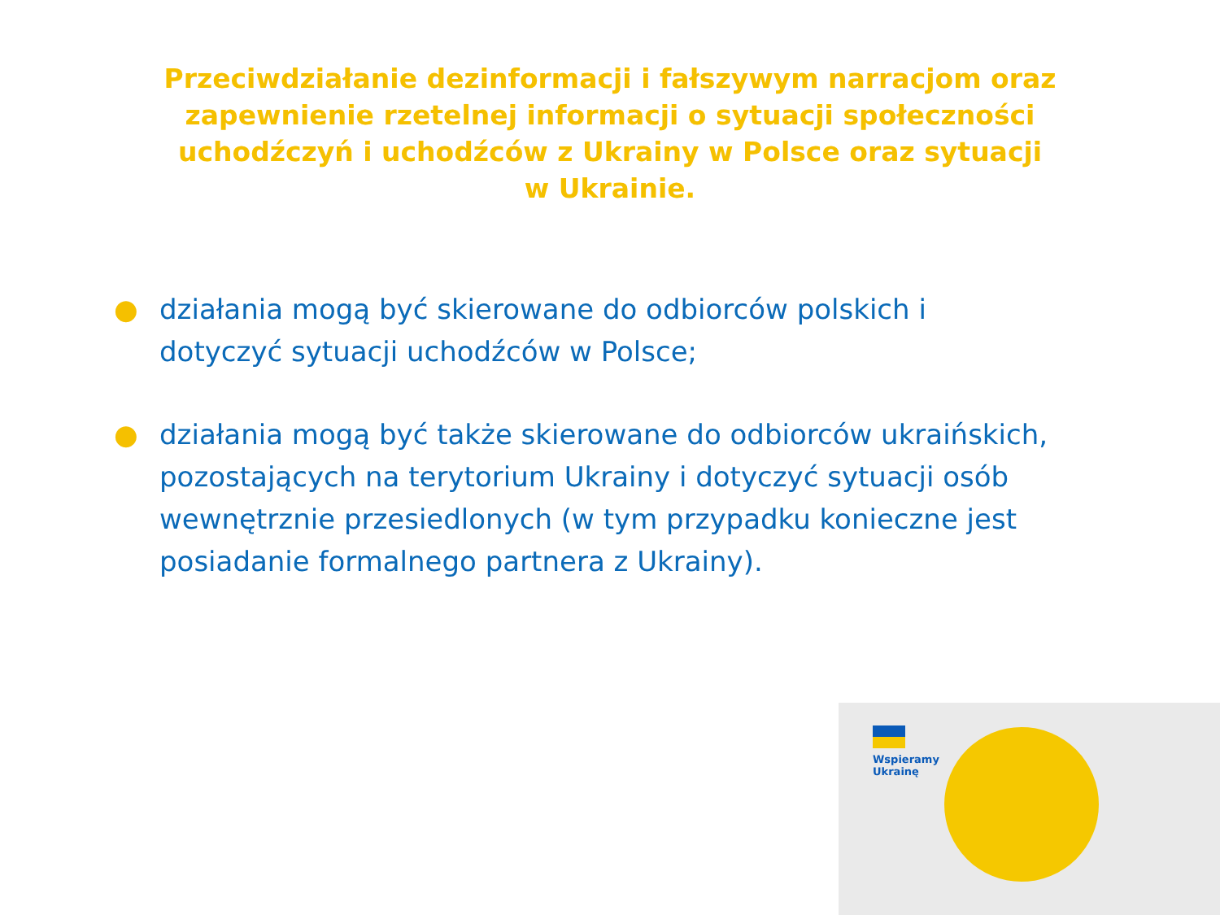Przeciwdziałanie dezinformacji i fałszywym narracjom oraz zapewnienie rzetelnej informacji o sytuacji społeczności uchodźczyń i uchodźców z Ukrainy w Polsce oraz sytuacji w Ukrainie.
● działania mogą być skierowane do odbiorców polskich i dotyczyć sytuacji uchodźców w Polsce;
● działania mogą być także skierowane do odbiorców ukraińskich, pozostających na terytorium Ukrainy i dotyczyć sytuacji osób wewnętrznie przesiedlonych (w tym przypadku konieczne jest posiadanie formalnego partnera z Ukrainy).
Wspieramy
Ukrainę